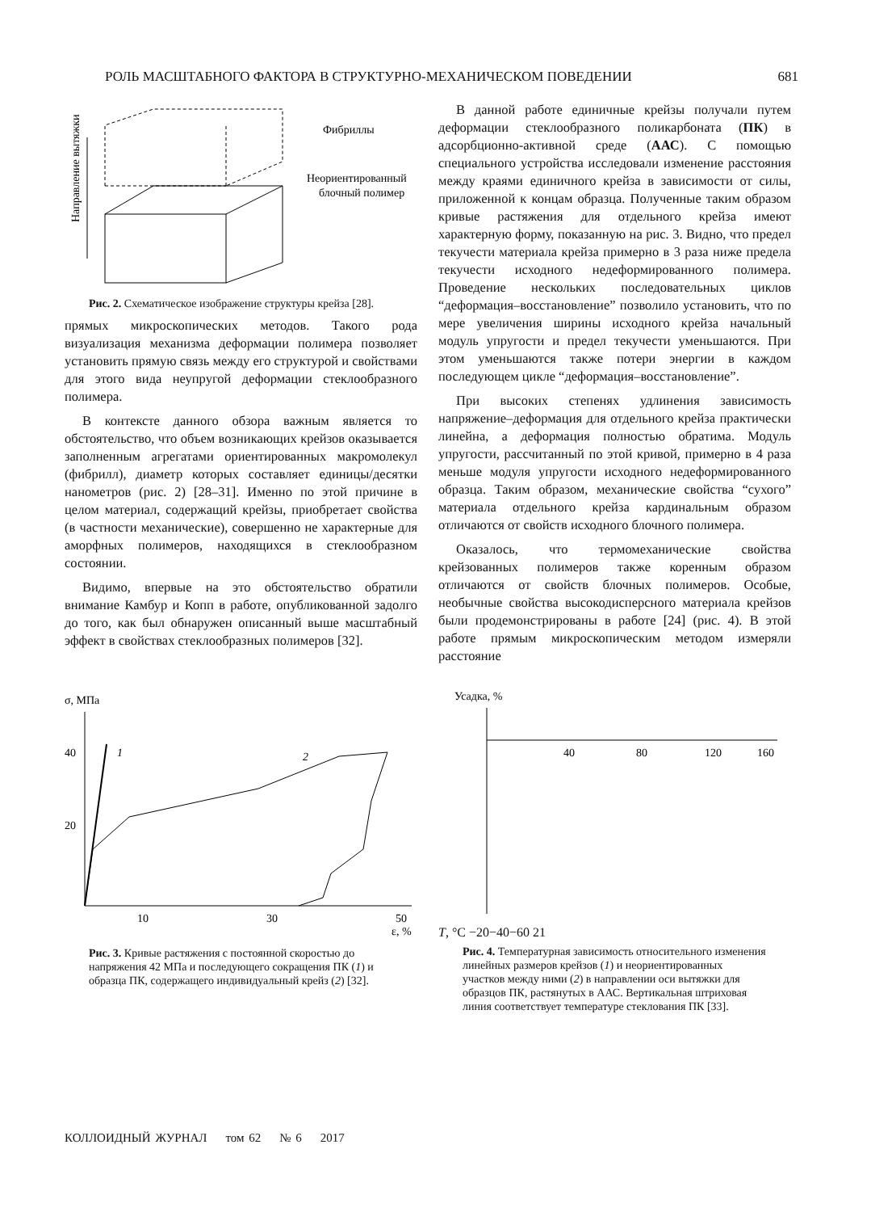РОЛЬ МАСШТАБНОГО ФАКТОРА В СТРУКТУРНО-МЕХАНИЧЕСКОМ ПОВЕДЕНИИ 681
Направление вытяжки
Фибриллы
Неориентированный
блочный полимер
Рис. 2. Схематическое изображение структуры крейза [28].
прямых микроскопических методов. Такого рода визуализация механизма деформации полимера позволяет установить прямую связь между его структурой и свойствами для этого вида неупругой деформации стеклообразного полимера.
В контексте данного обзора важным является то обстоятельство, что объем возникающих крейзов оказывается заполненным агрегатами ориентированных макромолекул (фибрилл), диаметр которых составляет единицы/десятки нанометров (рис. 2) [28–31]. Именно по этой причине в целом материал, содержащий крейзы, приобретает свойства (в частности механические), совершенно не характерные для аморфных полимеров, находящихся в стеклообразном состоянии.
Видимо, впервые на это обстоятельство обратили внимание Камбур и Копп в работе, опубликованной задолго до того, как был обнаружен описанный выше масштабный эффект в свойствах стеклообразных полимеров [32].
В данной работе единичные крейзы получали путем деформации стеклообразного поликарбоната (ПК) в адсорбционно-активной среде (ААС). С помощью специального устройства исследовали изменение расстояния между краями единичного крейза в зависимости от силы, приложенной к концам образца. Полученные таким образом кривые растяжения для отдельного крейза имеют характерную форму, показанную на рис. 3. Видно, что предел текучести материала крейза примерно в 3 раза ниже предела текучести исходного недеформированного полимера. Проведение нескольких последовательных циклов “деформация–восстановление” позволило установить, что по мере увеличения ширины исходного крейза начальный модуль упругости и предел текучести уменьшаются. При этом уменьшаются также потери энергии в каждом последующем цикле “деформация–восстановление”.
При высоких степенях удлинения зависимость напряжение–деформация для отдельного крейза практически линейна, а деформация полностью обратима. Модуль упругости, рассчитанный по этой кривой, примерно в 4 раза меньше модуля упругости исходного недеформированного образца. Таким образом, механические свойства “сухого” материала отдельного крейза кардинальным образом отличаются от свойств исходного блочного полимера.
Оказалось, что термомеханические свойства крейзованных полимеров также коренным образом отличаются от свойств блочных полимеров. Особые, необычные свойства высокодисперсного материала крейзов были продемонстрированы в работе [24] (рис. 4). В этой работе прямым микроскопическим методом измеряли расстояние
σ, МПа
40
20
10
30
50
ε, %
1
2
Рис. 3. Кривые растяжения с постоянной скоростью до напряжения 42 МПа и последующего сокращения ПК (1) и образца ПК, содержащего индивидуальный крейз (2) [32].
Усадка, %
40
80
120
160
T, °C
−20
−40
−60
2
1
Рис. 4. Температурная зависимость относительного изменения линейных размеров крейзов (1) и неориентированных участков между ними (2) в направлении оси вытяжки для образцов ПК, растянутых в ААС. Вертикальная штриховая линия соответствует температуре стеклования ПК [33].
КОЛЛОИДНЫЙ ЖУРНАЛ том 62 № 6 2017